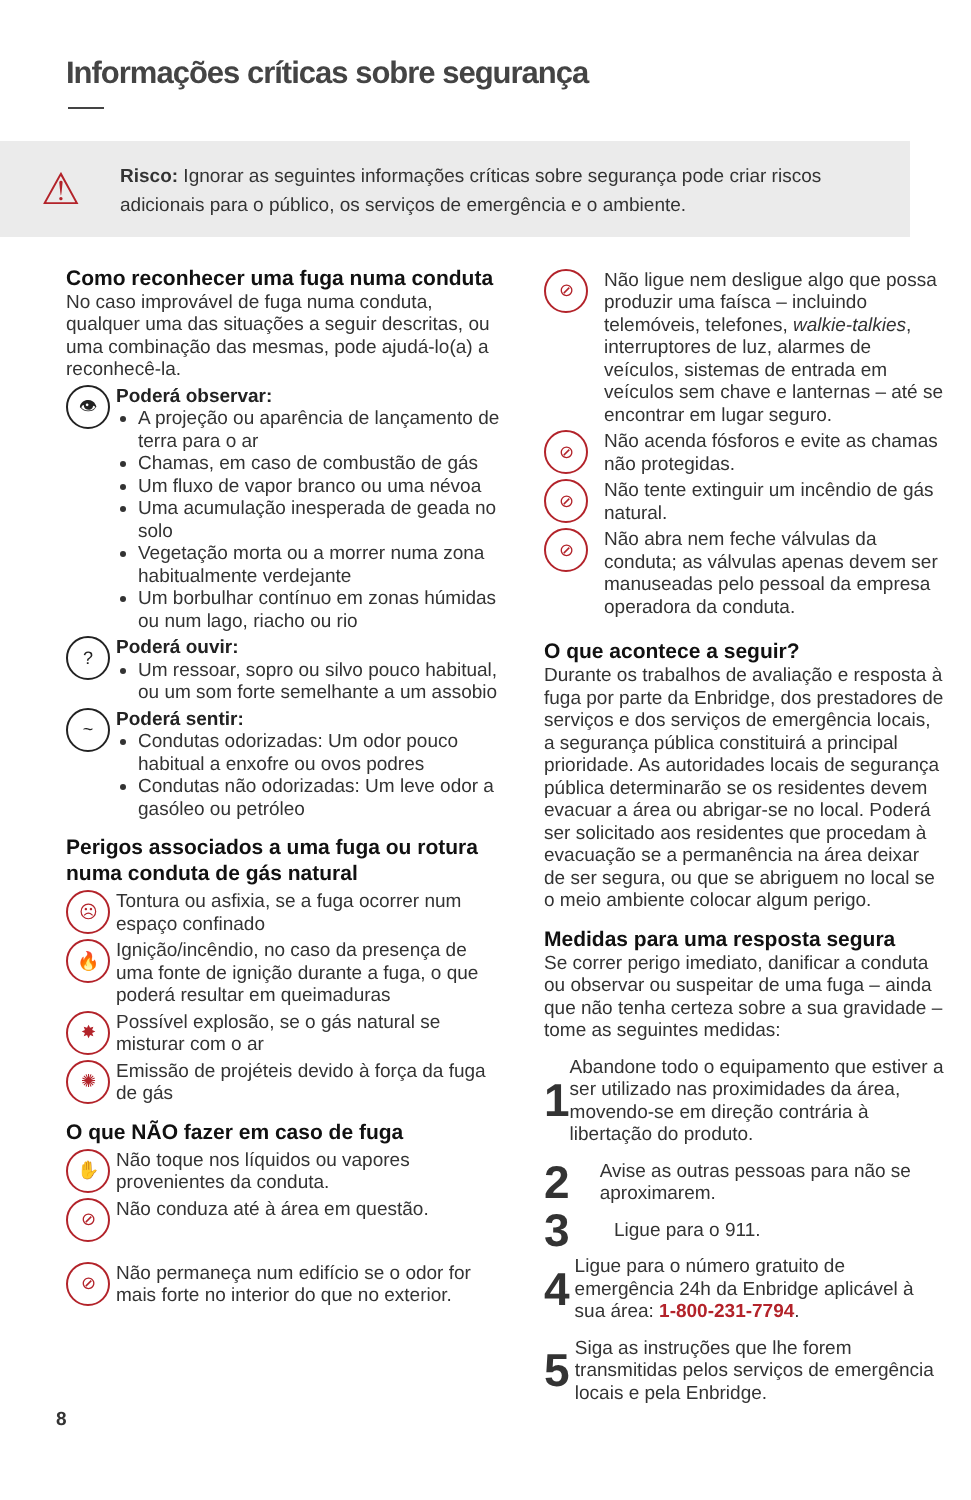Informações críticas sobre segurança
⚠
Risco: Ignorar as seguintes informações críticas sobre segurança pode criar riscos
adicionais para o público, os serviços de emergência e o ambiente.
Como reconhecer uma fuga numa conduta
No caso improvável de fuga numa conduta, qualquer uma das situações a seguir descritas, ou uma combinação das mesmas, pode ajudá-lo(a) a reconhecê-la.
👁
Poderá observar:
A projeção ou aparência de lançamento de terra para o ar
Chamas, em caso de combustão de gás
Um fluxo de vapor branco ou uma névoa
Uma acumulação inesperada de geada no solo
Vegetação morta ou a morrer numa zona habitualmente verdejante
Um borbulhar contínuo em zonas húmidas ou num lago, riacho ou rio
?
Poderá ouvir:
Um ressoar, sopro ou silvo pouco habitual, ou um som forte semelhante a um assobio
~
Poderá sentir:
Condutas odorizadas: Um odor pouco habitual a enxofre ou ovos podres
Condutas não odorizadas: Um leve odor a gasóleo ou petróleo
Perigos associados a uma fuga ou rotura numa conduta de gás natural
☹
Tontura ou asfixia, se a fuga ocorrer num espaço confinado
🔥
Ignição/incêndio, no caso da presença de uma fonte de ignição durante a fuga, o que poderá resultar em queimaduras
✸
Possível explosão, se o gás natural se misturar com o ar
✺
Emissão de projéteis devido à força da fuga de gás
O que NÃO fazer em caso de fuga
✋
Não toque nos líquidos ou vapores provenientes da conduta.
⊘
Não conduza até à área em questão.
⊘
Não permaneça num edifício se o odor for mais forte no interior do que no exterior.
⊘
Não ligue nem desligue algo que possa produzir uma faísca – incluindo telemóveis, telefones, walkie-talkies, interruptores de luz, alarmes de veículos, sistemas de entrada em veículos sem chave e lanternas – até se encontrar em lugar seguro.
⊘
Não acenda fósforos e evite as chamas não protegidas.
⊘
Não tente extinguir um incêndio de gás natural.
⊘
Não abra nem feche válvulas da conduta; as válvulas apenas devem ser manuseadas pelo pessoal da empresa operadora da conduta.
O que acontece a seguir?
Durante os trabalhos de avaliação e resposta à fuga por parte da Enbridge, dos prestadores de serviços e dos serviços de emergência locais, a segurança pública constituirá a principal prioridade. As autoridades locais de segurança pública determinarão se os residentes devem evacuar a área ou abrigar-se no local. Poderá ser solicitado aos residentes que procedam à evacuação se a permanência na área deixar de ser segura, ou que se abriguem no local se o meio ambiente colocar algum perigo.
Medidas para uma resposta segura
Se correr perigo imediato, danificar a conduta ou observar ou suspeitar de uma fuga – ainda que não tenha certeza sobre a sua gravidade – tome as seguintes medidas:
1
Abandone todo o equipamento que estiver a ser utilizado nas proximidades da área, movendo-se em direção contrária à libertação do produto.
2
Avise as outras pessoas para não se aproximarem.
3
Ligue para o 911.
4
Ligue para o número gratuito de emergência 24h da Enbridge aplicável à sua área: 1-800-231-7794.
5
Siga as instruções que lhe forem transmitidas pelos serviços de emergência locais e pela Enbridge.
8